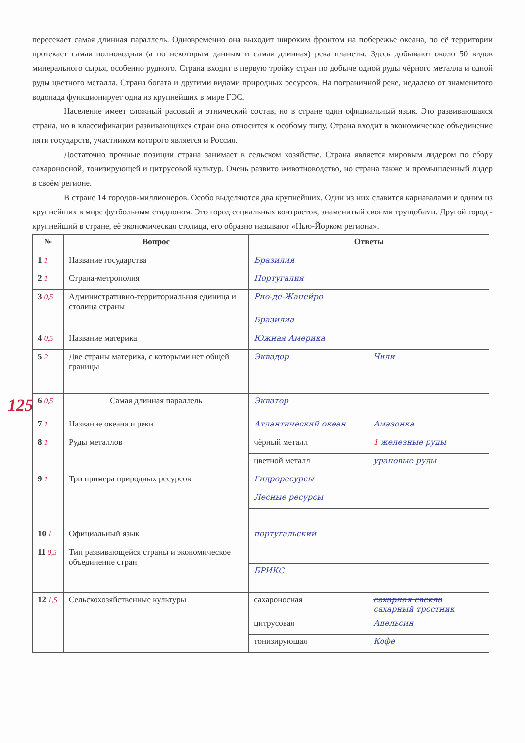пересекает самая длинная параллель. Одновременно она выходит широким фронтом на побережье океана, по её территории протекает самая полноводная (а по некоторым данным и самая длинная) река планеты. Здесь добывают около 50 видов минерального сырья, особенно рудного. Страна входит в первую тройку стран по добыче одной руды чёрного металла и одной руды цветного металла. Страна богата и другими видами природных ресурсов. На пограничной реке, недалеко от знаменитого водопада функционирует одна из крупнейших в мире ГЭС.
Население имеет сложный расовый и этнический состав, но в стране один официальный язык. Это развивающаяся страна, но в классификации развивающихся стран она относится к особому типу. Страна входит в экономическое объединение пяти государств, участником которого является и Россия.
Достаточно прочные позиции страна занимает в сельском хозяйстве. Страна является мировым лидером по сбору сахароносной, тонизирующей и цитрусовой культур. Очень развито животноводство, но страна также и промышленный лидер в своём регионе.
В стране 14 городов-миллионеров. Особо выделяются два крупнейших. Один из них славится карнавалами и одним из крупнейших в мире футбольным стадионом. Это город социальных контрастов, знаменитый своими трущобами. Другой город - крупнейший в стране, её экономическая столица, его образно называют «Нью-Йорком региона».
| № | Вопрос | Ответы | |
| --- | --- | --- | --- |
| 1 1 | Название государства | Бразилия | |
| 2 1 | Страна-метрополия | Португалия | |
| 3 0,5 | Административно-территориальная единица и столица страны | Рио-де-Жанейро | |
| | | Бразилиа | |
| 4 0,5 | Название материка | Южная Америка | |
| 5 2 | Две страны материка, с которыми нет общей границы | Эквадор | Чили |
| 125 6 0,5 | Самая длинная параллель | Экватор | |
| 7 1 | Название океана и реки | Атлантический океан | Амазонка |
| 8 1 | Руды металлов | чёрный металл | 1 железные руды |
| | | цветной металл | урановые руды |
| 9 1 | Три примера природных ресурсов | Гидроресурсы | |
| | | Лесные ресурсы | |
| 10 1 | Официальный язык | португальский | |
| 11 0,5 | Тип развивающейся страны и экономическое объединение стран | | |
| | | БРИКС | |
| 12 1,5 | Сельскохозяйственные культуры | сахароносная | сахарная свекла сахарный тростник |
| | | цитрусовая | Апельсин |
| | | тонизирующая | Кофе |